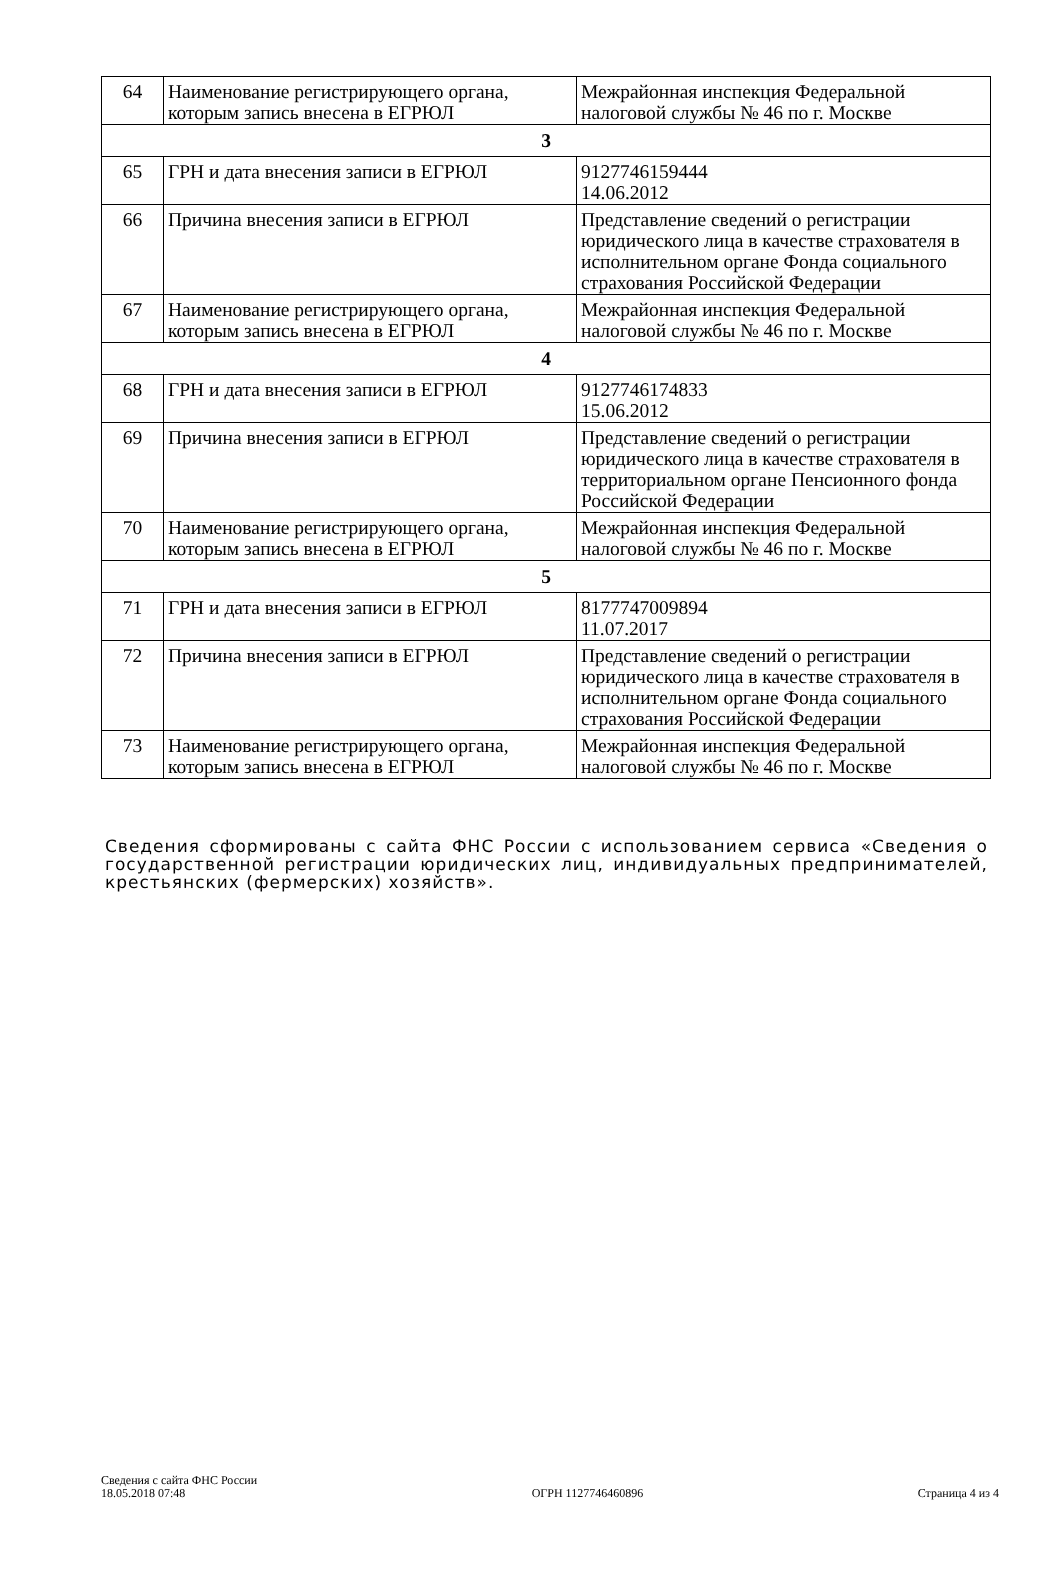| 64 | Наименование регистрирующего органа, которым запись внесена в ЕГРЮЛ | Межрайонная инспекция Федеральной налоговой службы № 46 по г. Москве |
| 3 | | |
| 65 | ГРН и дата внесения записи в ЕГРЮЛ | 9127746159444 14.06.2012 |
| 66 | Причина внесения записи в ЕГРЮЛ | Представление сведений о регистрации юридического лица в качестве страхователя в исполнительном органе Фонда социального страхования Российской Федерации |
| 67 | Наименование регистрирующего органа, которым запись внесена в ЕГРЮЛ | Межрайонная инспекция Федеральной налоговой службы № 46 по г. Москве |
| 4 | | |
| 68 | ГРН и дата внесения записи в ЕГРЮЛ | 9127746174833 15.06.2012 |
| 69 | Причина внесения записи в ЕГРЮЛ | Представление сведений о регистрации юридического лица в качестве страхователя в территориальном органе Пенсионного фонда Российской Федерации |
| 70 | Наименование регистрирующего органа, которым запись внесена в ЕГРЮЛ | Межрайонная инспекция Федеральной налоговой службы № 46 по г. Москве |
| 5 | | |
| 71 | ГРН и дата внесения записи в ЕГРЮЛ | 8177747009894 11.07.2017 |
| 72 | Причина внесения записи в ЕГРЮЛ | Представление сведений о регистрации юридического лица в качестве страхователя в исполнительном органе Фонда социального страхования Российской Федерации |
| 73 | Наименование регистрирующего органа, которым запись внесена в ЕГРЮЛ | Межрайонная инспекция Федеральной налоговой службы № 46 по г. Москве |
Сведения сформированы с сайта ФНС России с использованием сервиса «Сведения о государственной регистрации юридических лиц, индивидуальных предпринимателей, крестьянских (фермерских) хозяйств».
Сведения с сайта ФНС России
18.05.2018 07:48
ОГРН 1127746460896
Страница 4 из 4